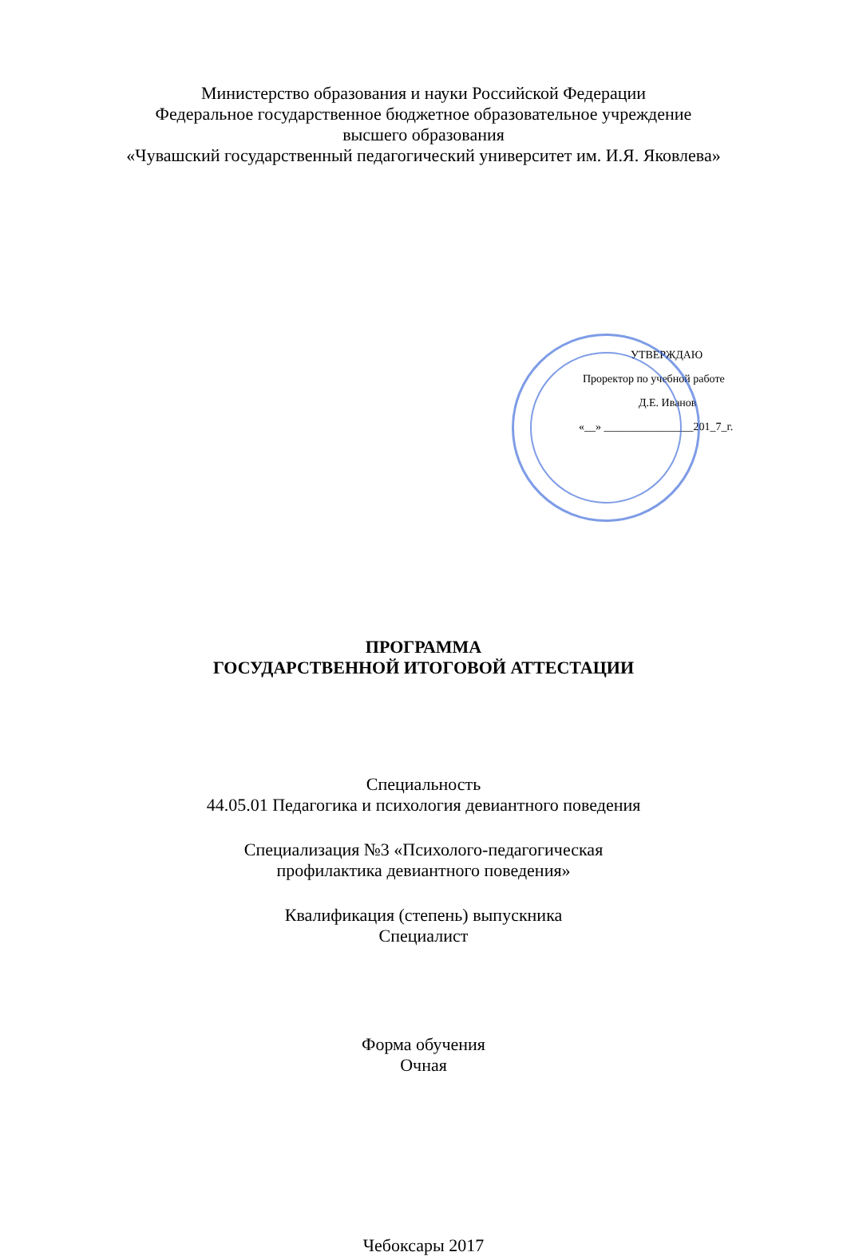Министерство образования и науки Российской Федерации
Федеральное государственное бюджетное образовательное учреждение
высшего образования
«Чувашский государственный педагогический университет им. И.Я. Яковлева»
УТВЕРЖДАЮ
Проректор по учебной работе
Д.Е. Иванов
«__» ________________201_7_г.
ПРОГРАММА
ГОСУДАРСТВЕННОЙ ИТОГОВОЙ АТТЕСТАЦИИ
Специальность
44.05.01 Педагогика и психология девиантного поведения
Специализация №3 «Психолого-педагогическая
профилактика девиантного поведения»
Квалификация (степень) выпускника
Специалист
Форма обучения
Очная
Чебоксары 2017